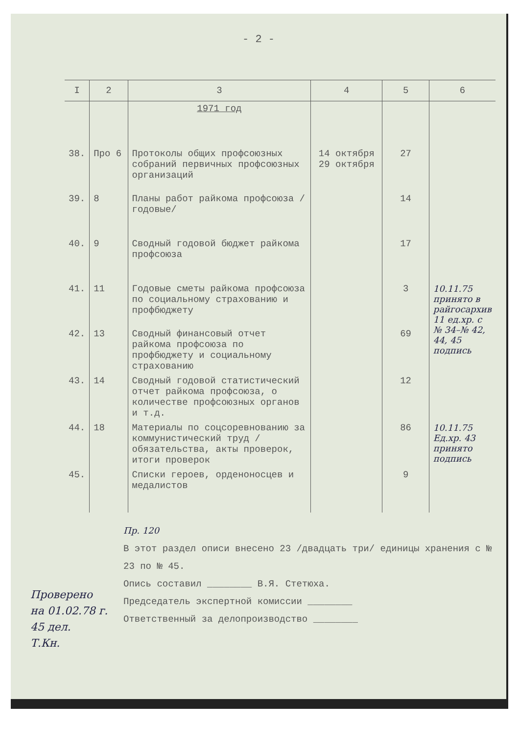- 2 -
| I | 2 | 3 | 4 | 5 | 6 |
| --- | --- | --- | --- | --- | --- |
| | | 1971 год | | | |
| 38. | Про 6 | Протоколы общих профсоюзных собраний первичных профсоюзных организаций | 14 октября 29 октября | 27 | |
| 39. | 8 | Планы работ райкома профсоюза /годовые/ | | 14 | |
| 40. | 9 | Сводный годовой бюджет райкома профсоюза | | 17 | |
| 41. | 11 | Годовые сметы райкома профсоюза по социальному страхованию и профбюджету | | 3 | 10.11.75 принято в райгосархив 11 ед.хр. с № 34–№ 42, 44, 45 подпись |
| 42. | 13 | Сводный финансовый отчет райкома профсоюза по профбюджету и социальному страхованию | | 69 | |
| 43. | 14 | Сводный годовой статистический отчет райкома профсоюза, о количестве профсоюзных органов и т.д. | | 12 | |
| 44. | 18 | Материалы по соцсоревнованию за коммунистический труд /обязательства, акты проверок, итоги проверок | | 86 | 10.11.75 Ед.хр. 43 принято подпись |
| 45. | | Списки героев, орденоносцев и медалистов | | 9 | |
Пр. 120
В этот раздел описи внесено 23 /двадцать три/ единицы хранения с № 23 по № 45.
Опись составил ________ В.Я. Стетюха.
Председатель экспертной комиссии ________
Ответственный за делопроизводство ________
Проверено
на 01.02.78 г.
45 дел.
Т.Кн.